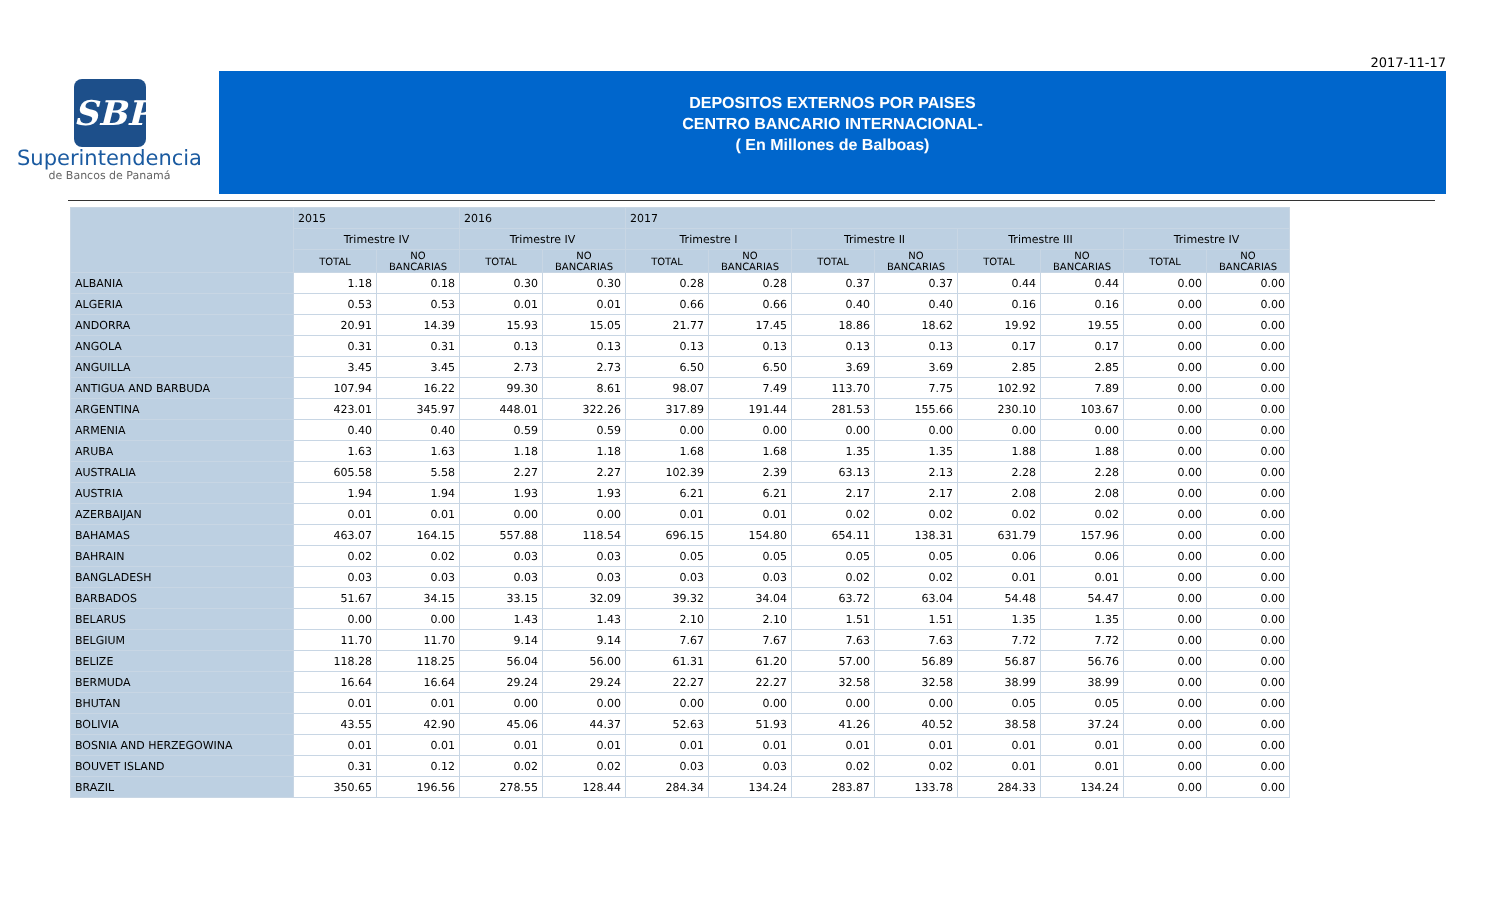2017-11-17
SBP
Superintendencia
de Bancos de Panamá
DEPOSITOS EXTERNOS POR PAISES
CENTRO BANCARIO INTERNACIONAL-
( En Millones de Balboas)
| | 2015 | | 2016 | | 2017 | | | | | | | |
| --- | --- | --- | --- | --- | --- | --- | --- | --- | --- | --- | --- | --- |
| | Trimestre IV | | Trimestre IV | | Trimestre I | | Trimestre II | | Trimestre III | | Trimestre IV | |
| | TOTAL | NO BANCARIAS | TOTAL | NO BANCARIAS | TOTAL | NO BANCARIAS | TOTAL | NO BANCARIAS | TOTAL | NO BANCARIAS | TOTAL | NO BANCARIAS |
| ALBANIA | 1.18 | 0.18 | 0.30 | 0.30 | 0.28 | 0.28 | 0.37 | 0.37 | 0.44 | 0.44 | 0.00 | 0.00 |
| ALGERIA | 0.53 | 0.53 | 0.01 | 0.01 | 0.66 | 0.66 | 0.40 | 0.40 | 0.16 | 0.16 | 0.00 | 0.00 |
| ANDORRA | 20.91 | 14.39 | 15.93 | 15.05 | 21.77 | 17.45 | 18.86 | 18.62 | 19.92 | 19.55 | 0.00 | 0.00 |
| ANGOLA | 0.31 | 0.31 | 0.13 | 0.13 | 0.13 | 0.13 | 0.13 | 0.13 | 0.17 | 0.17 | 0.00 | 0.00 |
| ANGUILLA | 3.45 | 3.45 | 2.73 | 2.73 | 6.50 | 6.50 | 3.69 | 3.69 | 2.85 | 2.85 | 0.00 | 0.00 |
| ANTIGUA AND BARBUDA | 107.94 | 16.22 | 99.30 | 8.61 | 98.07 | 7.49 | 113.70 | 7.75 | 102.92 | 7.89 | 0.00 | 0.00 |
| ARGENTINA | 423.01 | 345.97 | 448.01 | 322.26 | 317.89 | 191.44 | 281.53 | 155.66 | 230.10 | 103.67 | 0.00 | 0.00 |
| ARMENIA | 0.40 | 0.40 | 0.59 | 0.59 | 0.00 | 0.00 | 0.00 | 0.00 | 0.00 | 0.00 | 0.00 | 0.00 |
| ARUBA | 1.63 | 1.63 | 1.18 | 1.18 | 1.68 | 1.68 | 1.35 | 1.35 | 1.88 | 1.88 | 0.00 | 0.00 |
| AUSTRALIA | 605.58 | 5.58 | 2.27 | 2.27 | 102.39 | 2.39 | 63.13 | 2.13 | 2.28 | 2.28 | 0.00 | 0.00 |
| AUSTRIA | 1.94 | 1.94 | 1.93 | 1.93 | 6.21 | 6.21 | 2.17 | 2.17 | 2.08 | 2.08 | 0.00 | 0.00 |
| AZERBAIJAN | 0.01 | 0.01 | 0.00 | 0.00 | 0.01 | 0.01 | 0.02 | 0.02 | 0.02 | 0.02 | 0.00 | 0.00 |
| BAHAMAS | 463.07 | 164.15 | 557.88 | 118.54 | 696.15 | 154.80 | 654.11 | 138.31 | 631.79 | 157.96 | 0.00 | 0.00 |
| BAHRAIN | 0.02 | 0.02 | 0.03 | 0.03 | 0.05 | 0.05 | 0.05 | 0.05 | 0.06 | 0.06 | 0.00 | 0.00 |
| BANGLADESH | 0.03 | 0.03 | 0.03 | 0.03 | 0.03 | 0.03 | 0.02 | 0.02 | 0.01 | 0.01 | 0.00 | 0.00 |
| BARBADOS | 51.67 | 34.15 | 33.15 | 32.09 | 39.32 | 34.04 | 63.72 | 63.04 | 54.48 | 54.47 | 0.00 | 0.00 |
| BELARUS | 0.00 | 0.00 | 1.43 | 1.43 | 2.10 | 2.10 | 1.51 | 1.51 | 1.35 | 1.35 | 0.00 | 0.00 |
| BELGIUM | 11.70 | 11.70 | 9.14 | 9.14 | 7.67 | 7.67 | 7.63 | 7.63 | 7.72 | 7.72 | 0.00 | 0.00 |
| BELIZE | 118.28 | 118.25 | 56.04 | 56.00 | 61.31 | 61.20 | 57.00 | 56.89 | 56.87 | 56.76 | 0.00 | 0.00 |
| BERMUDA | 16.64 | 16.64 | 29.24 | 29.24 | 22.27 | 22.27 | 32.58 | 32.58 | 38.99 | 38.99 | 0.00 | 0.00 |
| BHUTAN | 0.01 | 0.01 | 0.00 | 0.00 | 0.00 | 0.00 | 0.00 | 0.00 | 0.05 | 0.05 | 0.00 | 0.00 |
| BOLIVIA | 43.55 | 42.90 | 45.06 | 44.37 | 52.63 | 51.93 | 41.26 | 40.52 | 38.58 | 37.24 | 0.00 | 0.00 |
| BOSNIA AND HERZEGOWINA | 0.01 | 0.01 | 0.01 | 0.01 | 0.01 | 0.01 | 0.01 | 0.01 | 0.01 | 0.01 | 0.00 | 0.00 |
| BOUVET ISLAND | 0.31 | 0.12 | 0.02 | 0.02 | 0.03 | 0.03 | 0.02 | 0.02 | 0.01 | 0.01 | 0.00 | 0.00 |
| BRAZIL | 350.65 | 196.56 | 278.55 | 128.44 | 284.34 | 134.24 | 283.87 | 133.78 | 284.33 | 134.24 | 0.00 | 0.00 |